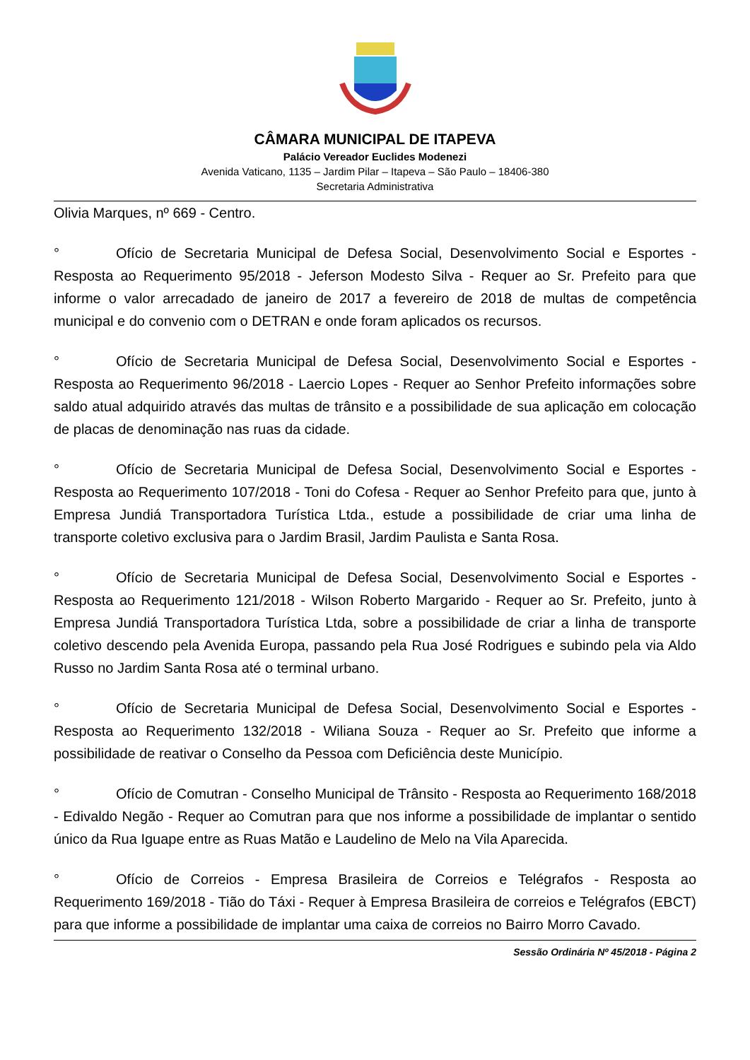CÂMARA MUNICIPAL DE ITAPEVA
Palácio Vereador Euclides Modenezi
Avenida Vaticano, 1135 – Jardim Pilar – Itapeva – São Paulo – 18406-380
Secretaria Administrativa
Olivia Marques, nº 669 - Centro.
° Ofício de Secretaria Municipal de Defesa Social, Desenvolvimento Social e Esportes - Resposta ao Requerimento 95/2018 - Jeferson Modesto Silva - Requer ao Sr. Prefeito para que informe o valor arrecadado de janeiro de 2017 a fevereiro de 2018 de multas de competência municipal e do convenio com o DETRAN e onde foram aplicados os recursos.
° Ofício de Secretaria Municipal de Defesa Social, Desenvolvimento Social e Esportes - Resposta ao Requerimento 96/2018 - Laercio Lopes - Requer ao Senhor Prefeito informações sobre saldo atual adquirido através das multas de trânsito e a possibilidade de sua aplicação em colocação de placas de denominação nas ruas da cidade.
° Ofício de Secretaria Municipal de Defesa Social, Desenvolvimento Social e Esportes - Resposta ao Requerimento 107/2018 - Toni do Cofesa - Requer ao Senhor Prefeito para que, junto à Empresa Jundiá Transportadora Turística Ltda., estude a possibilidade de criar uma linha de transporte coletivo exclusiva para o Jardim Brasil, Jardim Paulista e Santa Rosa.
° Ofício de Secretaria Municipal de Defesa Social, Desenvolvimento Social e Esportes - Resposta ao Requerimento 121/2018 - Wilson Roberto Margarido - Requer ao Sr. Prefeito, junto à Empresa Jundiá Transportadora Turística Ltda, sobre a possibilidade de criar a linha de transporte coletivo descendo pela Avenida Europa, passando pela Rua José Rodrigues e subindo pela via Aldo Russo no Jardim Santa Rosa até o terminal urbano.
° Ofício de Secretaria Municipal de Defesa Social, Desenvolvimento Social e Esportes - Resposta ao Requerimento 132/2018 - Wiliana Souza - Requer ao Sr. Prefeito que informe a possibilidade de reativar o Conselho da Pessoa com Deficiência deste Município.
° Ofício de Comutran - Conselho Municipal de Trânsito - Resposta ao Requerimento 168/2018 - Edivaldo Negão - Requer ao Comutran para que nos informe a possibilidade de implantar o sentido único da Rua Iguape entre as Ruas Matão e Laudelino de Melo na Vila Aparecida.
° Ofício de Correios - Empresa Brasileira de Correios e Telégrafos - Resposta ao Requerimento 169/2018 - Tião do Táxi - Requer à Empresa Brasileira de correios e Telégrafos (EBCT) para que informe a possibilidade de implantar uma caixa de correios no Bairro Morro Cavado.
Sessão Ordinária Nº 45/2018 - Página 2